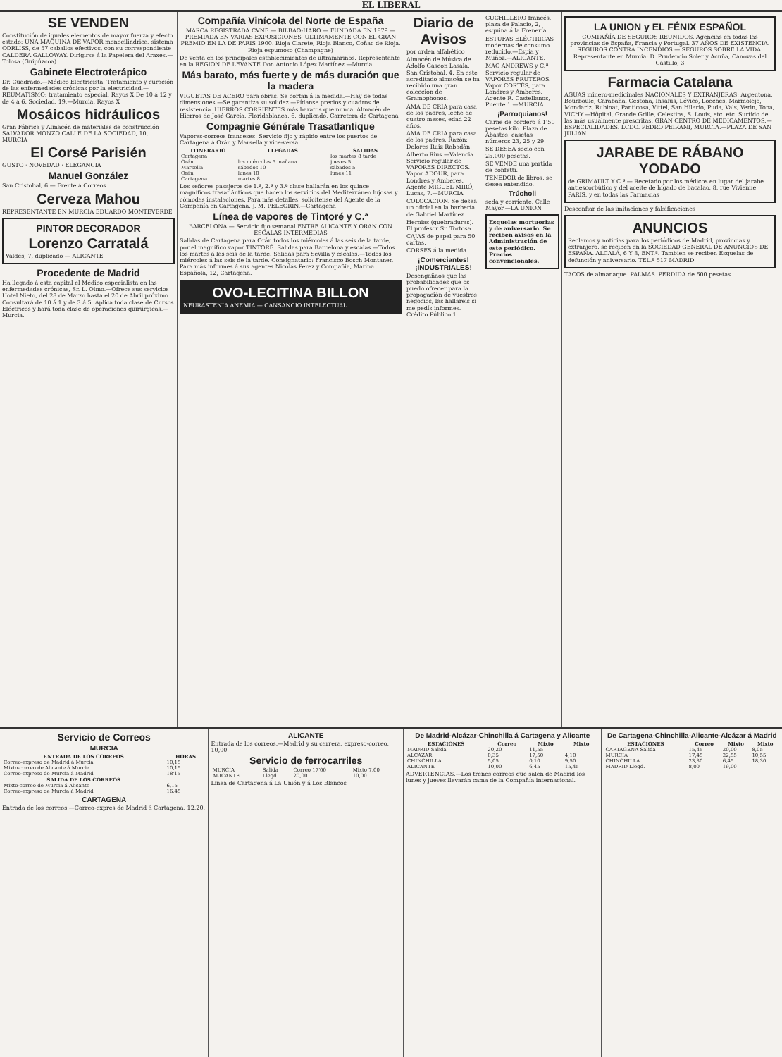EL LIBERAL
SE VENDEN
Constitución de iguales elementos de mayor fuerza y efecto estado: UNA MAQUINA DE VAPOR monocilíndrica, sistema CORLISS, de 57 caballos efectivos, con su correspondiente CALDERA GALLOWAY. Dirigirse á la Papelera del Araxes.—Tolosa (Guipúzcoa)
Gabinete Electroterápico
Dr. Cuadrado.—Médico Electricista. Tratamiento y curación de las enfermedades crónicas por la electricidad.—REUMATISMO; tratamiento especial. Rayos X De 10 á 12 y de 4 á 6. Sociedad, 19.—Murcia. Rayos X
Mosáicos hidráulicos
Gran Fábrica y Almacén de materiales de construcción SALVADOR MONZO CALLE DE LA SOCIEDAD, 10, MURCIA
El Corsé Parisién
GUSTO · NOVEDAD · ELEGANCIA
Manuel González
San Cristobal, 6 — Frente á Correos
Cerveza Mahou
REPRESENTANTE EN MURCIA EDUARDO MONTEVERDE
PINTOR DECORADOR
Lorenzo Carratalá
Valdés, 7, duplicado — ALICANTE
Procedente de Madrid
Ha llegado á esta capital el Médico especialista en las enfermedades crónicas, Sr. L. Olmo.—Ofrece sus servicios Hotel Nieto, del 28 de Marzo hasta el 20 de Abril próximo. Consultará de 10 á 1 y de 3 á 5. Aplica toda clase de Cursos Eléctricos y hará toda clase de operaciones quirúrgicas.—Murcia.
Compañía Vinícola del Norte de España
MARCA REGISTRADA CVNE — BILBAO-HARO — FUNDADA EN 1879 — PREMIADA EN VARIAS EXPOSICIONES. ULTIMAMENTE CON EL GRAN PREMIO EN LA DE PARIS 1900. Rioja Clarete, Rioja Blanco, Coñac de Rioja. Rioja espumoso (Champagne)
De venta en los principales establecimientos de ultramarinos. Representante en la REGION DE LEVANTE Don Antonio López Martínez.—Murcia
Más barato, más fuerte y de más duración que la madera
VIGUETAS DE ACERO para obras. Se cortan á la medida.—Hay de todas dimensiones.—Se garantiza su solidez.—Pídanse precios y cuadros de resistencia. HIERROS CORRIENTES más baratos que nunca. Almacén de Hierros de José García. Floridablanca, 6, duplicado, Carretera de Cartagena
Compagnie Générale Trasatlantique
Vapores-correos franceses. Servicio fijo y rápido entre los puertos de Cartagena á Orán y Marsella y vice-versa.
| ITINERARIO | LLEGADAS | SALIDAS |
| --- | --- | --- |
| Cartagena | | los martes 8 tarde |
| Orán | los miércoles 5 mañana | jueves 5 |
| Marsella | sábados 10 | sábados 5 |
| Orán | lunes 10 | lunes 11 |
| Cartagena | martes 8 | |
Los señores pasajeros de 1.ª, 2.ª y 3.ª clase hallarán en los quince magníficos trasatlánticos que hacen los servicios del Mediterráneo lujosas y cómodas instalaciones. Para más detalles, solicítense del Agente de la Compañía en Cartagena. J. M. PELEGRIN.—Cartagena
Línea de vapores de Tintoré y C.ª
BARCELONA — Servicio fijo semanal ENTRE ALICANTE Y ORAN CON ESCALAS INTERMEDIAS
Salidas de Cartagena para Orán todos los miércoles á las seis de la tarde, por el magnífico vapor TINTORÉ. Salidas para Barcelona y escalas.—Todos los martes á las seis de la tarde. Salidas para Sevilla y escalas.—Todos los miércoles á las seis de la tarde. Consignatario: Francisco Bosch Montaner. Para más informes á sus agentes Nicolás Perez y Compañía, Marina Española, 12, Cartagena.
OVO-LECITINA BILLON
NEURASTENIA ANEMIA — CANSANCIO INTELECTUAL
Diario de Avisos
por orden alfabético
Almacén de Música de Adolfo Gascon Lasala, San Cristobal, 4. En este acreditado almacén se ha recibido una gran colección de Gramophonos.
AMA DE CRIA para casa de los padres, leche de cuatro meses, edad 22 años.
AMA DE CRIA para casa de los padres. Razón: Dolores Ruiz Rabadán.
Alberto Rius.—Valencia. Servicio regular de VAPORES DIRECTOS. Vapor ADOUR, para Londres y Amberes. Agente MIGUEL MIRÓ, Lucas, 7.—MURCIA
COLOCACION. Se desea un oficial en la barbería de Gabriel Martínez.
Hernias (quebraduras). El profesor Sr. Tortosa.
CAJAS de papel para 50 cartas.
CORSES á la medida.
¡Comerciantes! ¡INDUSTRIALES!
Desengañaos que las probabilidades que os puedo ofrecer para la propagación de vuestros negocios, las hallareis si me pedís informes. Crédito Público 1.
CUCHILLERO francés, plaza de Palacio, 2, esquina á la Frenería.
ESTUFAS ELÉCTRICAS modernas de consumo reducido.—Espía y Muñoz.—ALICANTE.
MAC ANDREWS y C.ª Servicio regular de VAPORES FRUTEROS. Vapor CORTÉS, para Londres y Amberes. Agente R. Castellanos, Puente 1.—MURCIA
¡Parroquianos!
Carne de cordero á 1'50 pesetas kilo. Plaza de Abastos, casetas números 23, 25 y 29.
SE DESEA socio con 25.000 pesetas.
SE VENDE una partida de confetti.
TENEDOR de libros, se desea entendido.
Trúcholi
seda y corriente. Calle Mayor.—LA UNION
Esquelas mortuorias y de aniversario. Se reciben avisos en la Administración de este periódico. Precios convencionales.
LA UNION y EL FÉNIX ESPAÑOL
COMPAÑÍA DE SEGUROS REUNIDOS. Agencias en todas las provincias de España, Francia y Portugal. 37 AÑOS DE EXISTENCIA. SEGUROS CONTRA INCENDIOS — SEGUROS SOBRE LA VIDA. Representante en Murcia: D. Prudencio Soler y Acuña, Cánovas del Castillo, 3
Farmacia Catalana
AGUAS minero-medicinales NACIONALES Y EXTRANJERAS: Argentona, Bourboule, Carabaña, Cestona, Insalus, Lévico, Loeches, Marmolejo, Mondariz, Rubinat, Panticosa, Vittel, San Hilario, Puda, Vals, Verin, Tona, VICHY.—Hôpital, Grande Grille, Celestins, S. Louis, etc. etc. Surtido de las más usualmente prescritas. GRAN CENTRO DE MEDICAMENTOS.—ESPECIALIDADES. LCDO. PEDRO PEIRANI, MURCIA.—PLAZA DE SAN JULIAN.
JARABE DE RÁBANO YODADO
de GRIMAULT Y C.ª — Recetado por los médicos en lugar del jarabe antiescorbútico y del aceite de hígado de bacalao. 8, rue Vivienne, PARIS, y en todas las Farmacias
Desconfiar de las imitaciones y falsificaciones
ANUNCIOS
Reclamos y noticias para los periódicos de Madrid, provincias y extranjero, se reciben en la SOCIEDAD GENERAL DE ANUNCIOS DE ESPAÑA. ALCALÁ, 6 Y 8, ENT.º. Tambien se reciben Esquelas de defunción y aniversario. TEL.º 517 MADRID
TACOS de almanaque. PALMAS. PERDIDA de 600 pesetas.
Servicio de Correos
MURCIA
| ENTRADA DE LOS CORREOS | HORAS |
| --- | --- |
| Correo-expreso de Madrid á Murcia | 10,15 |
| Mixto-correo de Alicante á Murcia | 10,15 |
| Correo-expreso de Murcia á Madrid | 18'15 |
| SALIDA DE LOS CORREOS | |
| Mixto-correo de Murcia á Alicante | 6,15 |
| Correo-expreso de Murcia á Madrid | 16,45 |
CARTAGENA
Entrada de los correos.—Correo-expres de Madrid á Cartagena, 12,20.
ALICANTE
Entrada de los correos.—Madrid y su carrera, expreso-correo, 10,00.
Servicio de ferrocarriles
| MURCIA | Salida | Correo 17'00 | Mixto 7,00 |
| ALICANTE | Llegd. | 20,00 | 10,00 |
Linea de Cartagena á La Unión y á Los Blancos
De Madrid-Alcázar-Chinchilla á Cartagena y Alicante
| ESTACIONES | Correo | Mixto | Mixto |
| --- | --- | --- | --- |
| MADRID Salida | 20,20 | 11,55 | |
| ALCAZAR | 0,35 | 17,50 | 4,10 |
| CHINCHILLA | 5,05 | 0,10 | 9,50 |
| ALICANTE | 10,00 | 6,45 | 15,45 |
ADVERTENCIAS.—Los trenes correos que salen de Madrid los lunes y jueves llevarán cama de la Compañía internacional.
De Cartagena-Chinchilla-Alicante-Alcázar á Madrid
| ESTACIONES | Correo | Mixto | Mixto |
| --- | --- | --- | --- |
| CARTAGENA Salida | 15,45 | 20,00 | 8,05 |
| MURCIA | 17,45 | 22,55 | 10,55 |
| CHINCHILLA | 23,30 | 6,45 | 18,30 |
| MADRID Llegd. | 8,00 | 19,00 | |